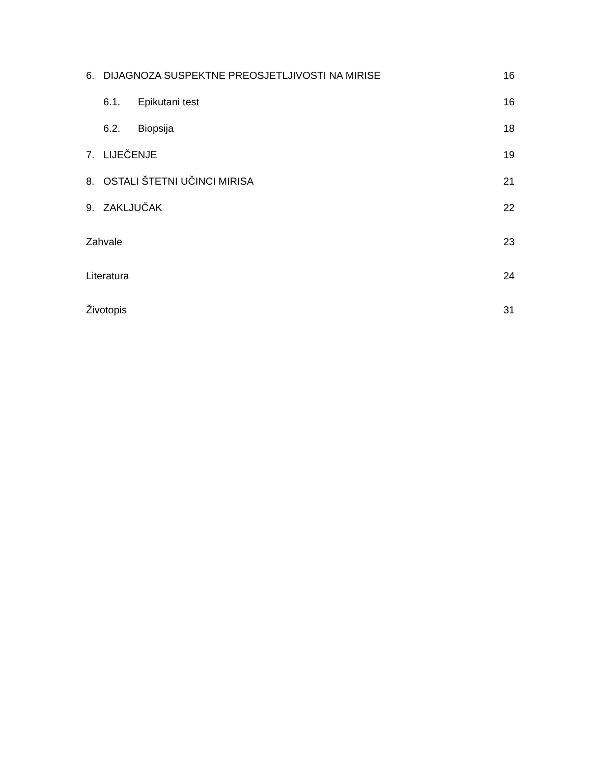6. DIJAGNOZA SUSPEKTNE PREOSJETLJIVOSTI NA MIRISE 16
6.1. Epikutani test 16
6.2. Biopsija 18
7. LIJEČENJE 19
8. OSTALI ŠTETNI UČINCI MIRISA 21
9. ZAKLJUČAK 22
Zahvale 23
Literatura 24
Životopis 31